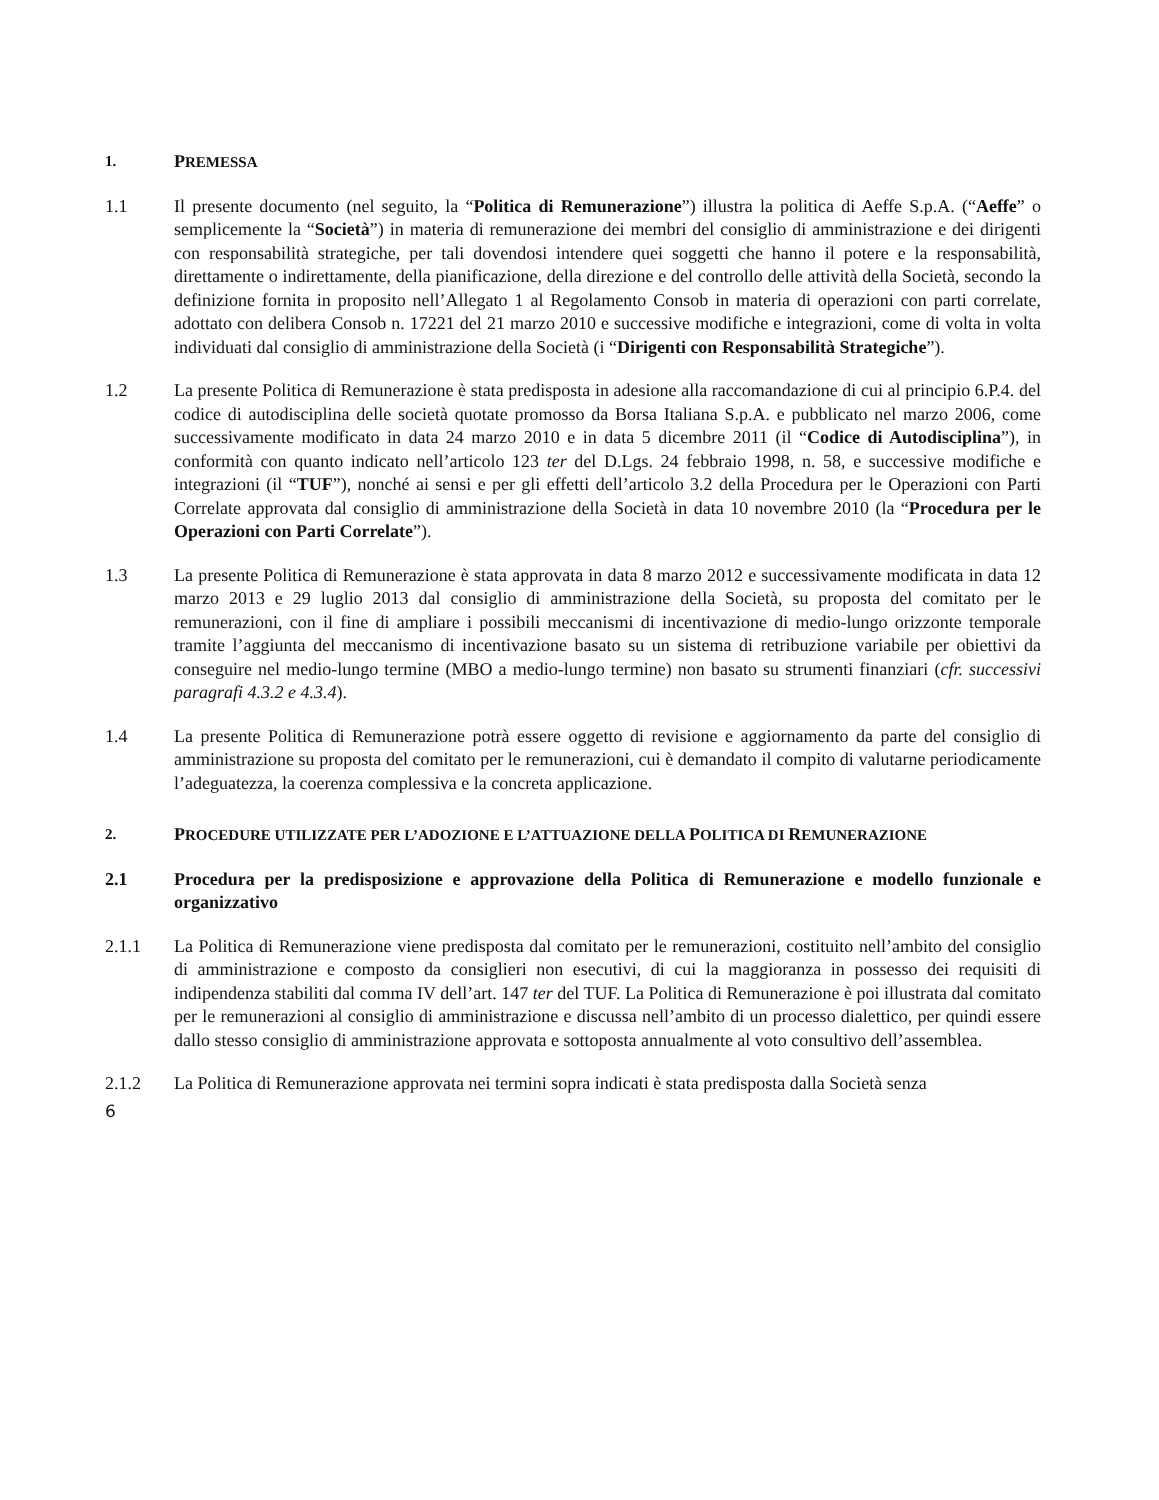1. PREMESSA
1.1 Il presente documento (nel seguito, la “Politica di Remunerazione”) illustra la politica di Aeffe S.p.A. (“Aeffe” o semplicemente la “Società”) in materia di remunerazione dei membri del consiglio di amministrazione e dei dirigenti con responsabilità strategiche, per tali dovendosi intendere quei soggetti che hanno il potere e la responsabilità, direttamente o indirettamente, della pianificazione, della direzione e del controllo delle attività della Società, secondo la definizione fornita in proposito nell’Allegato 1 al Regolamento Consob in materia di operazioni con parti correlate, adottato con delibera Consob n. 17221 del 21 marzo 2010 e successive modifiche e integrazioni, come di volta in volta individuati dal consiglio di amministrazione della Società (i “Dirigenti con Responsabilità Strategiche”).
1.2 La presente Politica di Remunerazione è stata predisposta in adesione alla raccomandazione di cui al principio 6.P.4. del codice di autodisciplina delle società quotate promosso da Borsa Italiana S.p.A. e pubblicato nel marzo 2006, come successivamente modificato in data 24 marzo 2010 e in data 5 dicembre 2011 (il “Codice di Autodisciplina”), in conformità con quanto indicato nell’articolo 123 ter del D.Lgs. 24 febbraio 1998, n. 58, e successive modifiche e integrazioni (il “TUF”), nonché ai sensi e per gli effetti dell’articolo 3.2 della Procedura per le Operazioni con Parti Correlate approvata dal consiglio di amministrazione della Società in data 10 novembre 2010 (la “Procedura per le Operazioni con Parti Correlate”).
1.3 La presente Politica di Remunerazione è stata approvata in data 8 marzo 2012 e successivamente modificata in data 12 marzo 2013 e 29 luglio 2013 dal consiglio di amministrazione della Società, su proposta del comitato per le remunerazioni, con il fine di ampliare i possibili meccanismi di incentivazione di medio-lungo orizzonte temporale tramite l’aggiunta del meccanismo di incentivazione basato su un sistema di retribuzione variabile per obiettivi da conseguire nel medio-lungo termine (MBO a medio-lungo termine) non basato su strumenti finanziari (cfr. successivi paragrafi 4.3.2 e 4.3.4).
1.4 La presente Politica di Remunerazione potrà essere oggetto di revisione e aggiornamento da parte del consiglio di amministrazione su proposta del comitato per le remunerazioni, cui è demandato il compito di valutarne periodicamente l’adeguatezza, la coerenza complessiva e la concreta applicazione.
2. PROCEDURE UTILIZZATE PER L’ADOZIONE E L’ATTUAZIONE DELLA POLITICA DI REMUNERAZIONE
2.1 Procedura per la predisposizione e approvazione della Politica di Remunerazione e modello funzionale e organizzativo
2.1.1 La Politica di Remunerazione viene predisposta dal comitato per le remunerazioni, costituito nell’ambito del consiglio di amministrazione e composto da consiglieri non esecutivi, di cui la maggioranza in possesso dei requisiti di indipendenza stabiliti dal comma IV dell’art. 147 ter del TUF. La Politica di Remunerazione è poi illustrata dal comitato per le remunerazioni al consiglio di amministrazione e discussa nell’ambito di un processo dialettico, per quindi essere dallo stesso consiglio di amministrazione approvata e sottoposta annualmente al voto consultivo dell’assemblea.
2.1.2 La Politica di Remunerazione approvata nei termini sopra indicati è stata predisposta dalla Società senza
6